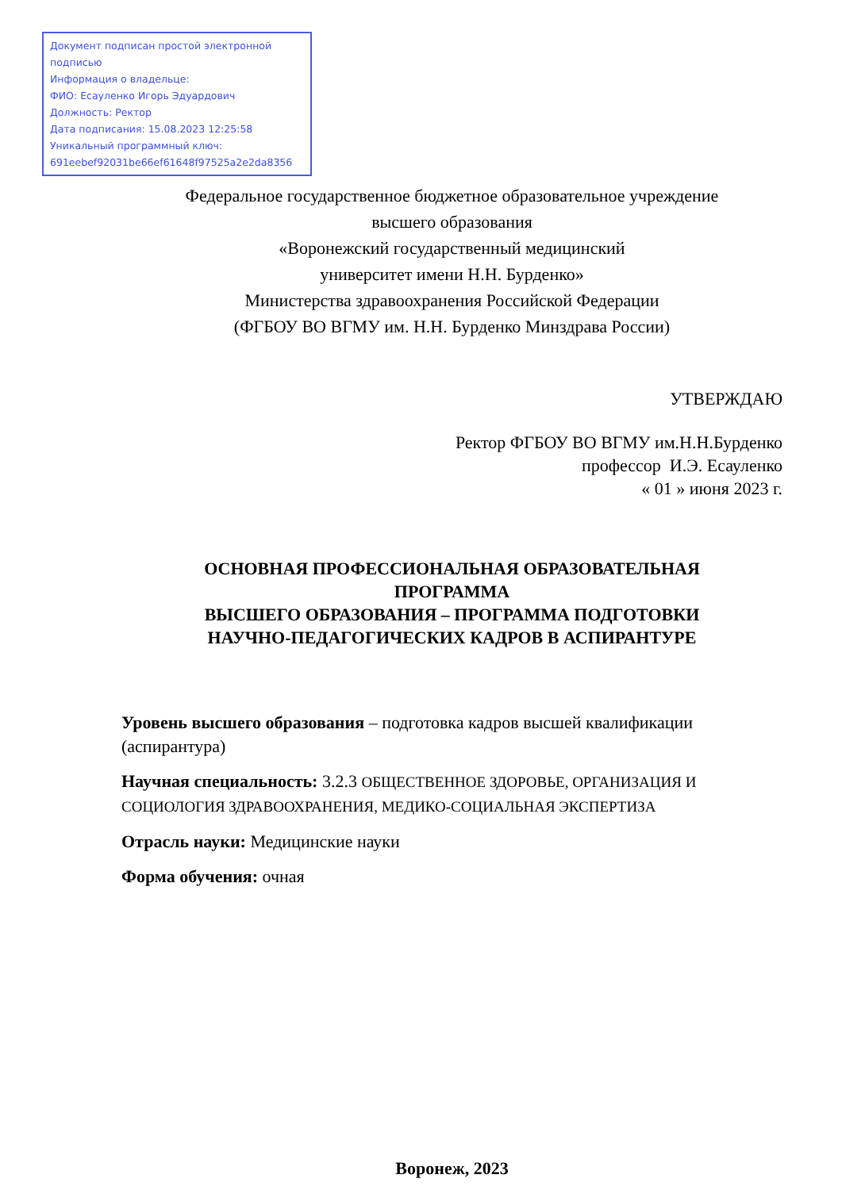Документ подписан простой электронной подписью
Информация о владельце:
ФИО: Есауленко Игорь Эдуардович
Должность: Ректор
Дата подписания: 15.08.2023 12:25:58
Уникальный программный ключ:
691eebef92031be66ef61648f97525a2e2da8356
Федеральное государственное бюджетное образовательное учреждение
высшего образования
«Воронежский государственный медицинский
университет имени Н.Н. Бурденко»
Министерства здравоохранения Российской Федерации
(ФГБОУ ВО ВГМУ им. Н.Н. Бурденко Минздрава России)
УТВЕРЖДАЮ
Ректор ФГБОУ ВО ВГМУ им.Н.Н.Бурденко
профессор И.Э. Есауленко
« 01 » июня 2023 г.
ОСНОВНАЯ ПРОФЕССИОНАЛЬНАЯ ОБРАЗОВАТЕЛЬНАЯ
ПРОГРАММА
ВЫСШЕГО ОБРАЗОВАНИЯ – ПРОГРАММА ПОДГОТОВКИ
НАУЧНО-ПЕДАГОГИЧЕСКИХ КАДРОВ В АСПИРАНТУРЕ
Уровень высшего образования – подготовка кадров высшей квалификации (аспирантура)
Научная специальность: 3.2.3 ОБЩЕСТВЕННОЕ ЗДОРОВЬЕ, ОРГАНИЗАЦИЯ И СОЦИОЛОГИЯ ЗДРАВООХРАНЕНИЯ, МЕДИКО-СОЦИАЛЬНАЯ ЭКСПЕРТИЗА
Отрасль науки: Медицинские науки
Форма обучения: очная
Воронеж, 2023